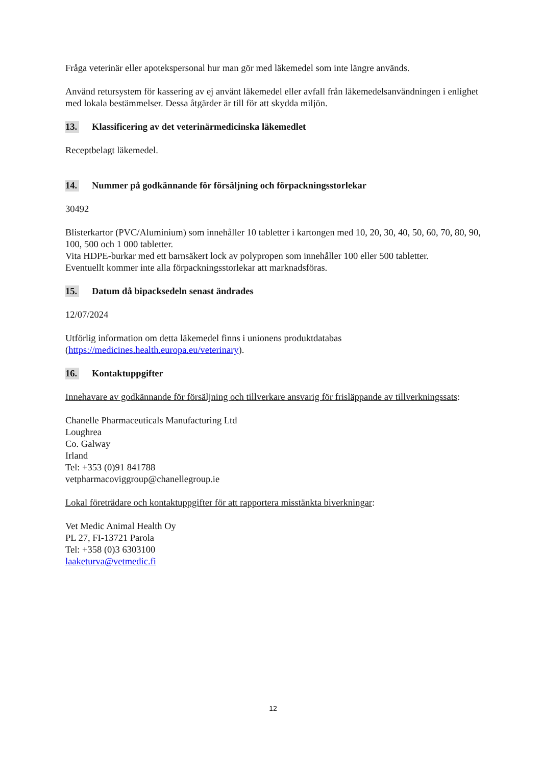Fråga veterinär eller apotekspersonal hur man gör med läkemedel som inte längre används.
Använd retursystem för kassering av ej använt läkemedel eller avfall från läkemedelsanvändningen i enlighet med lokala bestämmelser. Dessa åtgärder är till för att skydda miljön.
13. Klassificering av det veterinärmedicinska läkemedlet
Receptbelagt läkemedel.
14. Nummer på godkännande för försäljning och förpackningsstorlekar
30492
Blisterkartor (PVC/Aluminium) som innehåller 10 tabletter i kartongen med 10, 20, 30, 40, 50, 60, 70, 80, 90, 100, 500 och 1 000 tabletter.
Vita HDPE-burkar med ett barnsäkert lock av polypropen som innehåller 100 eller 500 tabletter.
Eventuellt kommer inte alla förpackningsstorlekar att marknadsföras.
15. Datum då bipacksedeln senast ändrades
12/07/2024
Utförlig information om detta läkemedel finns i unionens produktdatabas (https://medicines.health.europa.eu/veterinary).
16. Kontaktuppgifter
Innehavare av godkännande för försäljning och tillverkare ansvarig för frisläppande av tillverkningssats:
Chanelle Pharmaceuticals Manufacturing Ltd
Loughrea
Co. Galway
Irland
Tel: +353 (0)91 841788
vetpharmacoviggroup@chanellegroup.ie
Lokal företrädare och kontaktuppgifter för att rapportera misstänkta biverkningar:
Vet Medic Animal Health Oy
PL 27, FI-13721 Parola
Tel: +358 (0)3 6303100
laaketurva@vetmedic.fi
12